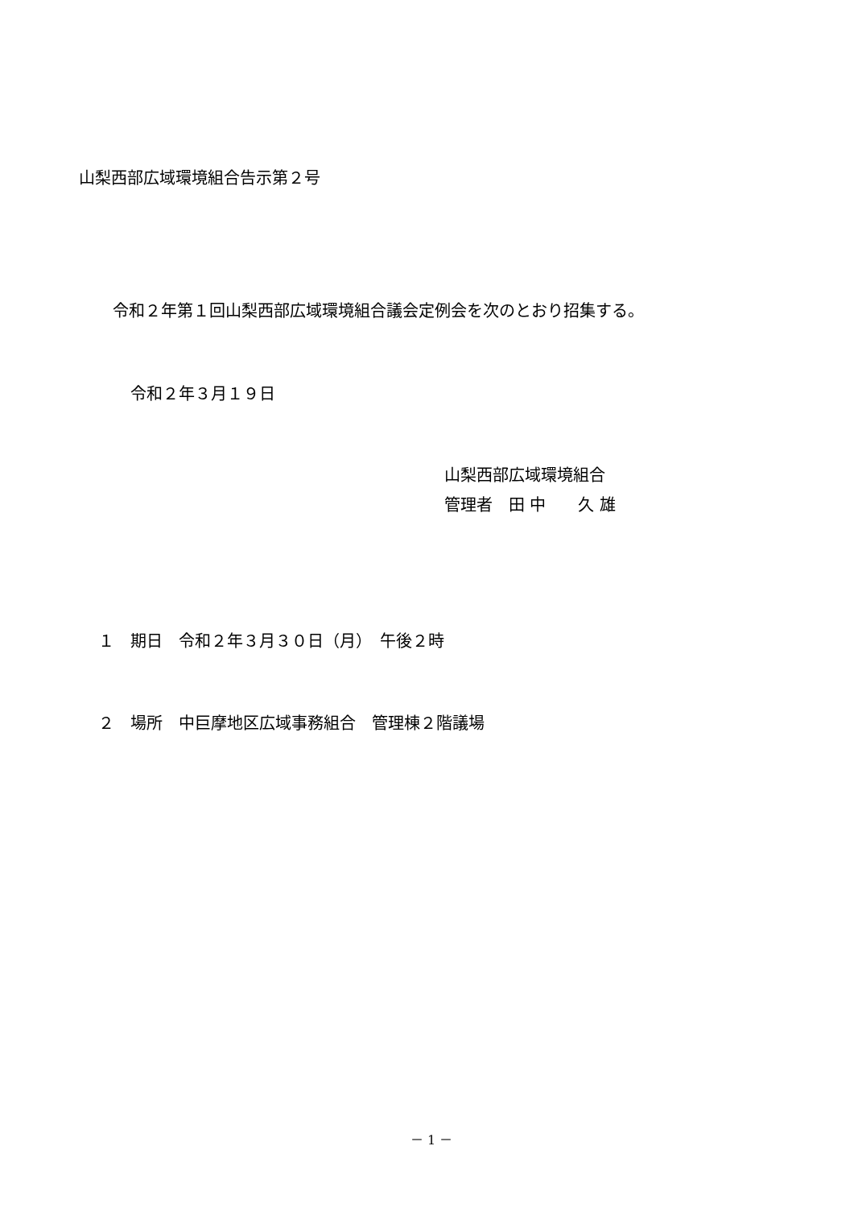山梨西部広域環境組合告示第２号
令和２年第１回山梨西部広域環境組合議会定例会を次のとおり招集する。
令和２年３月１９日
山梨西部広域環境組合
管理者　田 中　　久 雄
１　期日　令和２年３月３０日（月）　午後２時
２　場所　中巨摩地区広域事務組合　管理棟２階議場
－ 1 －